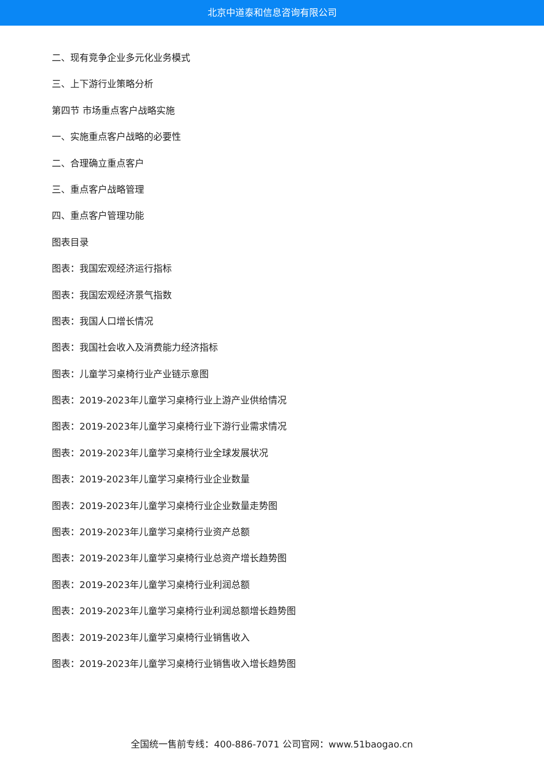北京中道泰和信息咨询有限公司
二、现有竞争企业多元化业务模式
三、上下游行业策略分析
第四节 市场重点客户战略实施
一、实施重点客户战略的必要性
二、合理确立重点客户
三、重点客户战略管理
四、重点客户管理功能
图表目录
图表：我国宏观经济运行指标
图表：我国宏观经济景气指数
图表：我国人口增长情况
图表：我国社会收入及消费能力经济指标
图表：儿童学习桌椅行业产业链示意图
图表：2019-2023年儿童学习桌椅行业上游产业供给情况
图表：2019-2023年儿童学习桌椅行业下游行业需求情况
图表：2019-2023年儿童学习桌椅行业全球发展状况
图表：2019-2023年儿童学习桌椅行业企业数量
图表：2019-2023年儿童学习桌椅行业企业数量走势图
图表：2019-2023年儿童学习桌椅行业资产总额
图表：2019-2023年儿童学习桌椅行业总资产增长趋势图
图表：2019-2023年儿童学习桌椅行业利润总额
图表：2019-2023年儿童学习桌椅行业利润总额增长趋势图
图表：2019-2023年儿童学习桌椅行业销售收入
图表：2019-2023年儿童学习桌椅行业销售收入增长趋势图
全国统一售前专线：400-886-7071 公司官网：www.51baogao.cn